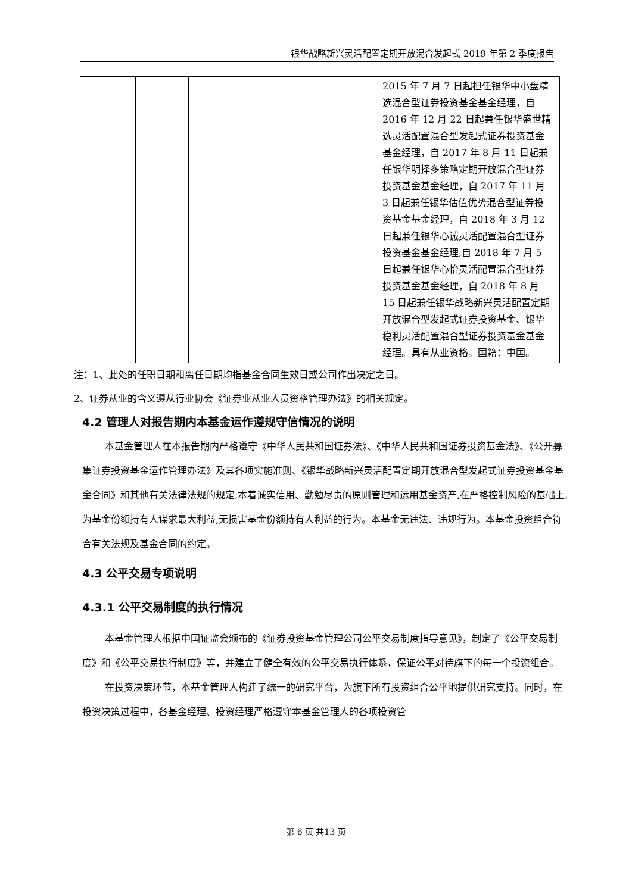银华战略新兴灵活配置定期开放混合发起式 2019 年第 2 季度报告
| | | | | | 2015 年 7 月 7 日起担任银华中小盘精选混合型证券投资基金基金经理，自 2016 年 12 月 22 日起兼任银华盛世精选灵活配置混合型发起式证券投资基金基金经理，自 2017 年 8 月 11 日起兼任银华明择多策略定期开放混合型证券投资基金基金经理，自 2017 年 11 月 3 日起兼任银华估值优势混合型证券投资基金基金经理，自 2018 年 3 月 12 日起兼任银华心诚灵活配置混合型证券投资基金基金经理,自 2018 年 7 月 5 日起兼任银华心怡灵活配置混合型证券投资基金基金经理，自 2018 年 8 月 15 日起兼任银华战略新兴灵活配置定期开放混合型发起式证券投资基金、银华稳利灵活配置混合型证券投资基金基金经理。具有从业资格。国籍：中国。 |
注：1、此处的任职日期和离任日期均指基金合同生效日或公司作出决定之日。
2、证券从业的含义遵从行业协会《证券业从业人员资格管理办法》的相关规定。
4.2 管理人对报告期内本基金运作遵规守信情况的说明
本基金管理人在本报告期内严格遵守《中华人民共和国证券法》、《中华人民共和国证券投资基金法》、《公开募集证券投资基金运作管理办法》及其各项实施准则、《银华战略新兴灵活配置定期开放混合型发起式证券投资基金基金合同》和其他有关法律法规的规定,本着诚实信用、勤勉尽责的原则管理和运用基金资产,在严格控制风险的基础上,为基金份额持有人谋求最大利益,无损害基金份额持有人利益的行为。本基金无违法、违规行为。本基金投资组合符合有关法规及基金合同的约定。
4.3 公平交易专项说明
4.3.1 公平交易制度的执行情况
本基金管理人根据中国证监会颁布的《证券投资基金管理公司公平交易制度指导意见》，制定了《公平交易制度》和《公平交易执行制度》等，并建立了健全有效的公平交易执行体系，保证公平对待旗下的每一个投资组合。
在投资决策环节，本基金管理人构建了统一的研究平台，为旗下所有投资组合公平地提供研究支持。同时，在投资决策过程中，各基金经理、投资经理严格遵守本基金管理人的各项投资管
第 6 页 共13 页